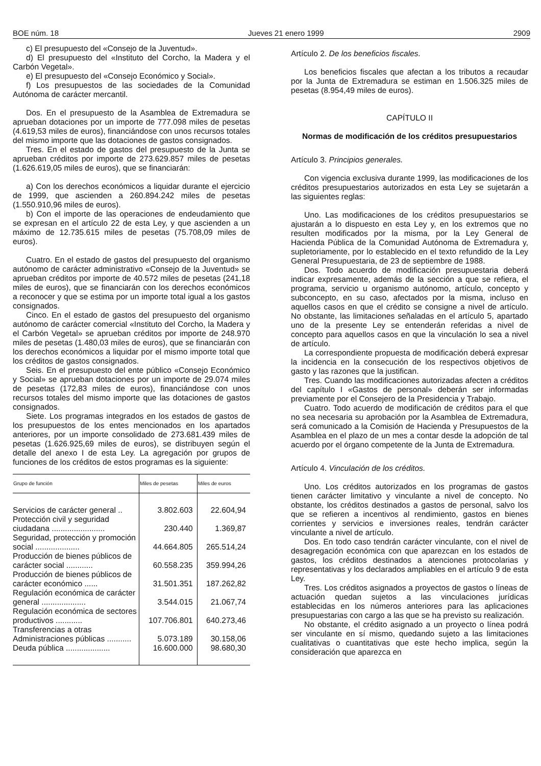BOE núm. 18 Jueves 21 enero 1999 2909
c) El presupuesto del «Consejo de la Juventud».
d) El presupuesto del «Instituto del Corcho, la Madera y el Carbón Vegetal».
e) El presupuesto del «Consejo Económico y Social».
f) Los presupuestos de las sociedades de la Comunidad Autónoma de carácter mercantil.
Dos. En el presupuesto de la Asamblea de Extremadura se aprueban dotaciones por un importe de 777.098 miles de pesetas (4.619,53 miles de euros), financiándose con unos recursos totales del mismo importe que las dotaciones de gastos consignados.
Tres. En el estado de gastos del presupuesto de la Junta se aprueban créditos por importe de 273.629.857 miles de pesetas (1.626.619,05 miles de euros), que se financiarán:
a) Con los derechos económicos a liquidar durante el ejercicio de 1999, que ascienden a 260.894.242 miles de pesetas (1.550.910,96 miles de euros).
b) Con el importe de las operaciones de endeudamiento que se expresan en el artículo 22 de esta Ley, y que ascienden a un máximo de 12.735.615 miles de pesetas (75.708,09 miles de euros).
Cuatro. En el estado de gastos del presupuesto del organismo autónomo de carácter administrativo «Consejo de la Juventud» se aprueban créditos por importe de 40.572 miles de pesetas (241,18 miles de euros), que se financiarán con los derechos económicos a reconocer y que se estima por un importe total igual a los gastos consignados.
Cinco. En el estado de gastos del presupuesto del organismo autónomo de carácter comercial «Instituto del Corcho, la Madera y el Carbón Vegetal» se aprueban créditos por importe de 248.970 miles de pesetas (1.480,03 miles de euros), que se financiarán con los derechos económicos a liquidar por el mismo importe total que los créditos de gastos consignados.
Seis. En el presupuesto del ente público «Consejo Económico y Social» se aprueban dotaciones por un importe de 29.074 miles de pesetas (172,83 miles de euros), financiándose con unos recursos totales del mismo importe que las dotaciones de gastos consignados.
Siete. Los programas integrados en los estados de gastos de los presupuestos de los entes mencionados en los apartados anteriores, por un importe consolidado de 273.681.439 miles de pesetas (1.626.925,69 miles de euros), se distribuyen según el detalle del anexo I de esta Ley. La agregación por grupos de funciones de los créditos de estos programas es la siguiente:
| Grupo de función | Miles de pesetas | Miles de euros |
| --- | --- | --- |
| Servicios de carácter general .. | 3.802.603 | 22.604,94 |
| Protección civil y seguridad ciudadana ........................ | 230.440 | 1.369,87 |
| Seguridad, protección y promoción social .................... | 44.664.805 | 265.514,24 |
| Producción de bienes públicos de carácter social ............ | 60.558.235 | 359.994,26 |
| Producción de bienes públicos de carácter económico ...... | 31.501.351 | 187.262,82 |
| Regulación económica de carácter general .................... | 3.544.015 | 21.067,74 |
| Regulación económica de sectores productivos ............ | 107.706.801 | 640.273,46 |
| Transferencias a otras Administraciones públicas ........... | 5.073.189 | 30.158,06 |
| Deuda pública .................... | 16.600.000 | 98.680,30 |
Artículo 2. De los beneficios fiscales.
Los beneficios fiscales que afectan a los tributos a recaudar por la Junta de Extremadura se estiman en 1.506.325 miles de pesetas (8.954,49 miles de euros).
CAPÍTULO II
Normas de modificación de los créditos presupuestarios
Artículo 3. Principios generales.
Con vigencia exclusiva durante 1999, las modificaciones de los créditos presupuestarios autorizados en esta Ley se sujetarán a las siguientes reglas:
Uno. Las modificaciones de los créditos presupuestarios se ajustarán a lo dispuesto en esta Ley y, en los extremos que no resulten modificados por la misma, por la Ley General de Hacienda Pública de la Comunidad Autónoma de Extremadura y, supletoriamente, por lo establecido en el texto refundido de la Ley General Presupuestaria, de 23 de septiembre de 1988.
Dos. Todo acuerdo de modificación presupuestaria deberá indicar expresamente, además de la sección a que se refiera, el programa, servicio u organismo autónomo, artículo, concepto y subconcepto, en su caso, afectados por la misma, incluso en aquellos casos en que el crédito se consigne a nivel de artículo. No obstante, las limitaciones señaladas en el artículo 5, apartado uno de la presente Ley se entenderán referidas a nivel de concepto para aquellos casos en que la vinculación lo sea a nivel de artículo.
La correspondiente propuesta de modificación deberá expresar la incidencia en la consecución de los respectivos objetivos de gasto y las razones que la justifican.
Tres. Cuando las modificaciones autorizadas afecten a créditos del capítulo I «Gastos de personal» deberán ser informadas previamente por el Consejero de la Presidencia y Trabajo.
Cuatro. Todo acuerdo de modificación de créditos para el que no sea necesaria su aprobación por la Asamblea de Extremadura, será comunicado a la Comisión de Hacienda y Presupuestos de la Asamblea en el plazo de un mes a contar desde la adopción de tal acuerdo por el órgano competente de la Junta de Extremadura.
Artículo 4. Vinculación de los créditos.
Uno. Los créditos autorizados en los programas de gastos tienen carácter limitativo y vinculante a nivel de concepto. No obstante, los créditos destinados a gastos de personal, salvo los que se refieren a incentivos al rendimiento, gastos en bienes corrientes y servicios e inversiones reales, tendrán carácter vinculante a nivel de artículo.
Dos. En todo caso tendrán carácter vinculante, con el nivel de desagregación económica con que aparezcan en los estados de gastos, los créditos destinados a atenciones protocolarias y representativas y los declarados ampliables en el artículo 9 de esta Ley.
Tres. Los créditos asignados a proyectos de gastos o líneas de actuación quedan sujetos a las vinculaciones jurídicas establecidas en los números anteriores para las aplicaciones presupuestarias con cargo a las que se ha previsto su realización.
No obstante, el crédito asignado a un proyecto o línea podrá ser vinculante en sí mismo, quedando sujeto a las limitaciones cualitativas o cuantitativas que este hecho implica, según la consideración que aparezca en